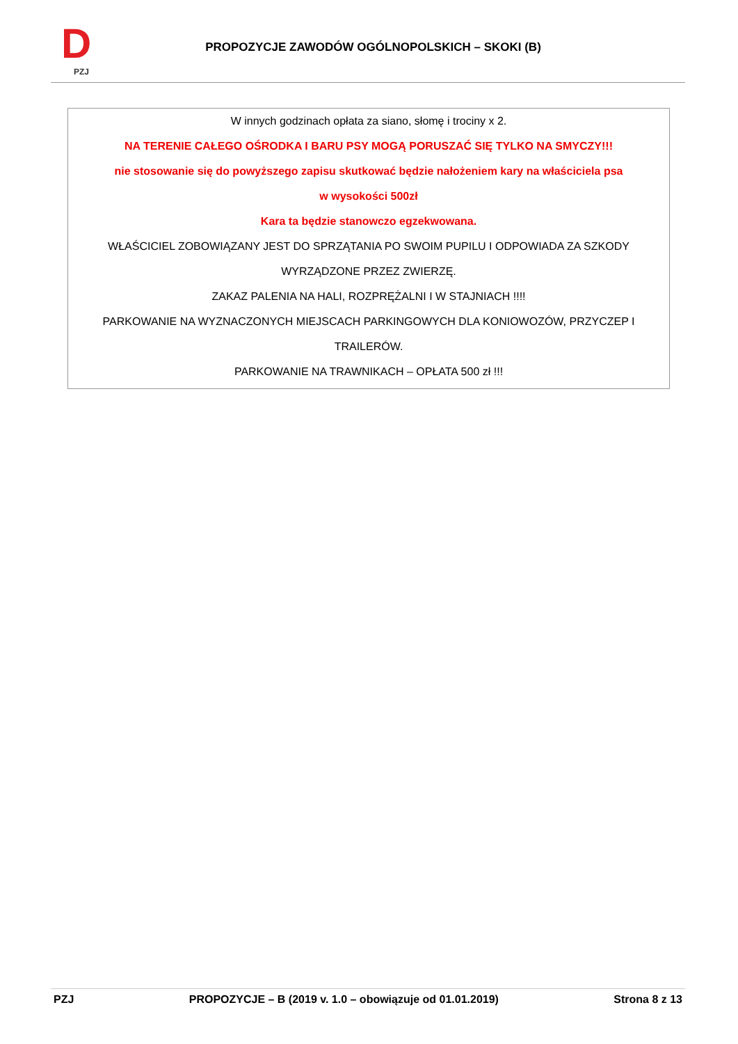D
PZJ
PROPOZYCJE ZAWODÓW OGÓLNOPOLSKICH – SKOKI (B)
W innych godzinach opłata za siano, słomę i trociny x 2.
NA TERENIE CAŁEGO OŚRODKA I BARU PSY MOGĄ PORUSZAĆ SIĘ TYLKO NA SMYCZY!!!
nie stosowanie się do powyższego zapisu skutkować będzie nałożeniem kary na właściciela psa
w wysokości 500zł
Kara ta będzie stanowczo egzekwowana.
WŁAŚCICIEL ZOBOWIĄZANY JEST DO SPRZĄTANIA PO SWOIM PUPILU I ODPOWIADA ZA SZKODY
WYRZĄDZONE PRZEZ ZWIERZĘ.
ZAKAZ PALENIA NA HALI, ROZPRĘŻALNI I W STAJNIACH !!!!
PARKOWANIE NA WYZNACZONYCH MIEJSCACH PARKINGOWYCH DLA KONIOWOZÓW, PRZYCZEP I
TRAILERÓW.
PARKOWANIE NA TRAWNIKACH – OPŁATA 500 zł !!!
PZJ PROPOZYCJE – B (2019 v. 1.0 – obowiązuje od 01.01.2019) Strona 8 z 13